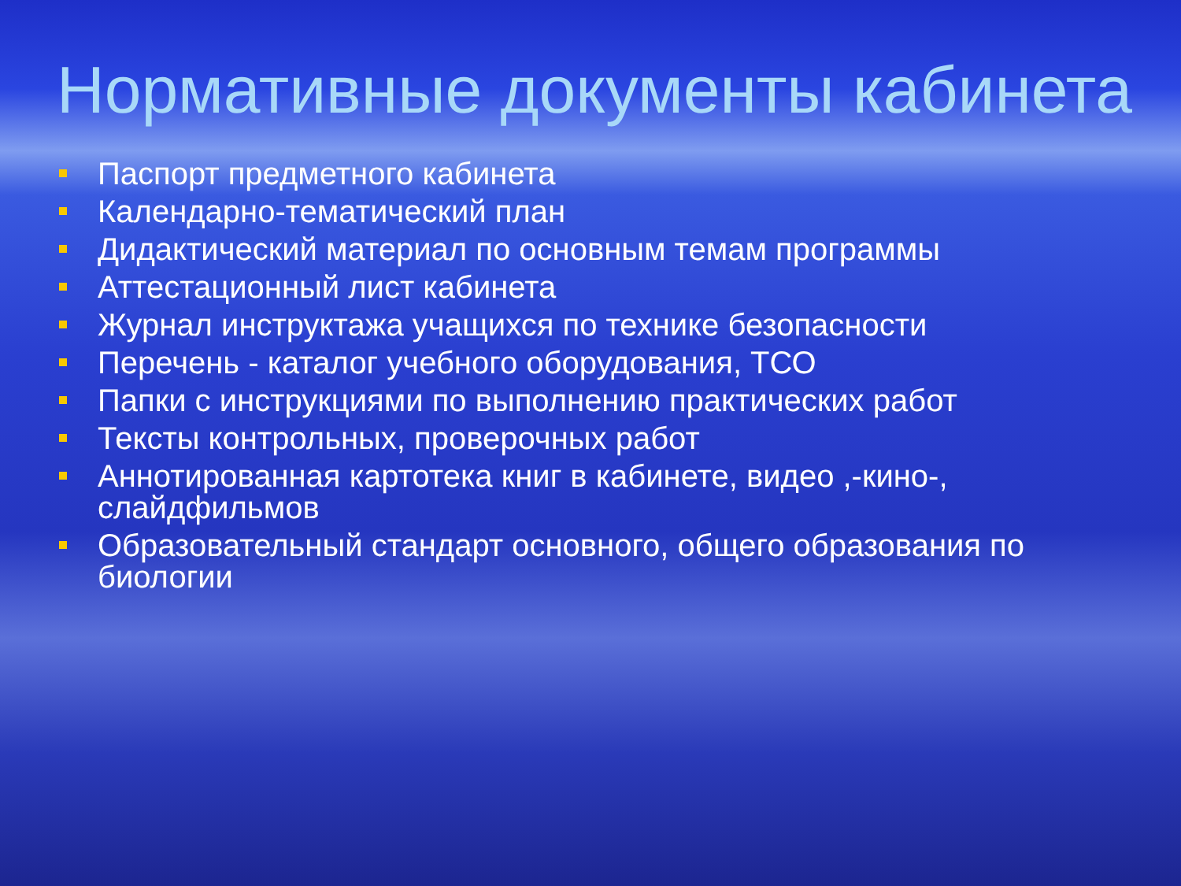Нормативные документы кабинета
Паспорт предметного кабинета
Календарно-тематический план
Дидактический материал по основным темам программы
Аттестационный лист кабинета
Журнал инструктажа учащихся по технике безопасности
Перечень - каталог учебного оборудования, ТСО
Папки с инструкциями по выполнению практических работ
Тексты контрольных, проверочных работ
Аннотированная картотека книг в кабинете, видео ,-кино-, слайдфильмов
Образовательный стандарт основного, общего образования по биологии